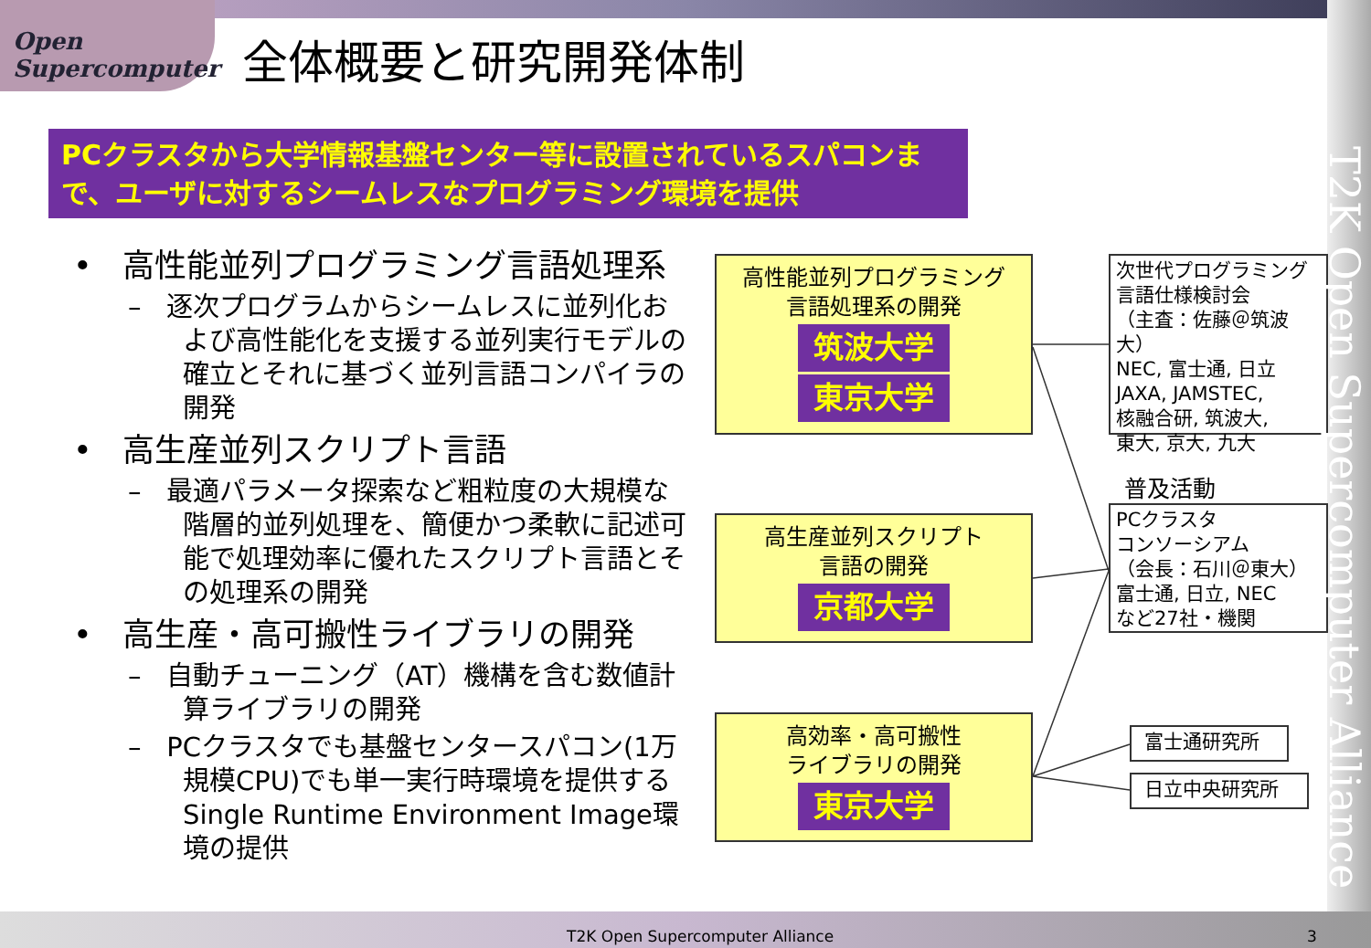Open Supercomputer
全体概要と研究開発体制
PCクラスタから大学情報基盤センター等に設置されているスパコンまで、ユーザに対するシームレスなプログラミング環境を提供
• 高性能並列プログラミング言語処理系
– 逐次プログラムからシームレスに並列化および高性能化を支援する並列実行モデルの確立とそれに基づく並列言語コンパイラの開発
• 高生産並列スクリプト言語
– 最適パラメータ探索など粗粒度の大規模な階層的並列処理を、簡便かつ柔軟に記述可能で処理効率に優れたスクリプト言語とその処理系の開発
• 高生産・高可搬性ライブラリの開発
– 自動チューニング（AT）機構を含む数値計算ライブラリの開発
– PCクラスタでも基盤センタースパコン(1万規模CPU)でも単一実行時環境を提供するSingle Runtime Environment Image環境の提供
高性能並列プログラミング
言語処理系の開発
筑波大学
東京大学
高生産並列スクリプト
言語の開発
京都大学
高効率・高可搬性
ライブラリの開発
東京大学
次世代プログラミング
言語仕様検討会
（主査：佐藤＠筑波大）
NEC, 富士通, 日立
JAXA, JAMSTEC,
核融合研, 筑波大,
東大, 京大, 九大
普及活動
PCクラスタ
コンソーシアム
（会長：石川＠東大）
富士通, 日立, NEC
など27社・機関
富士通研究所
日立中央研究所
T2K Open Supercomputer Alliance
T2K Open Supercomputer Alliance
3